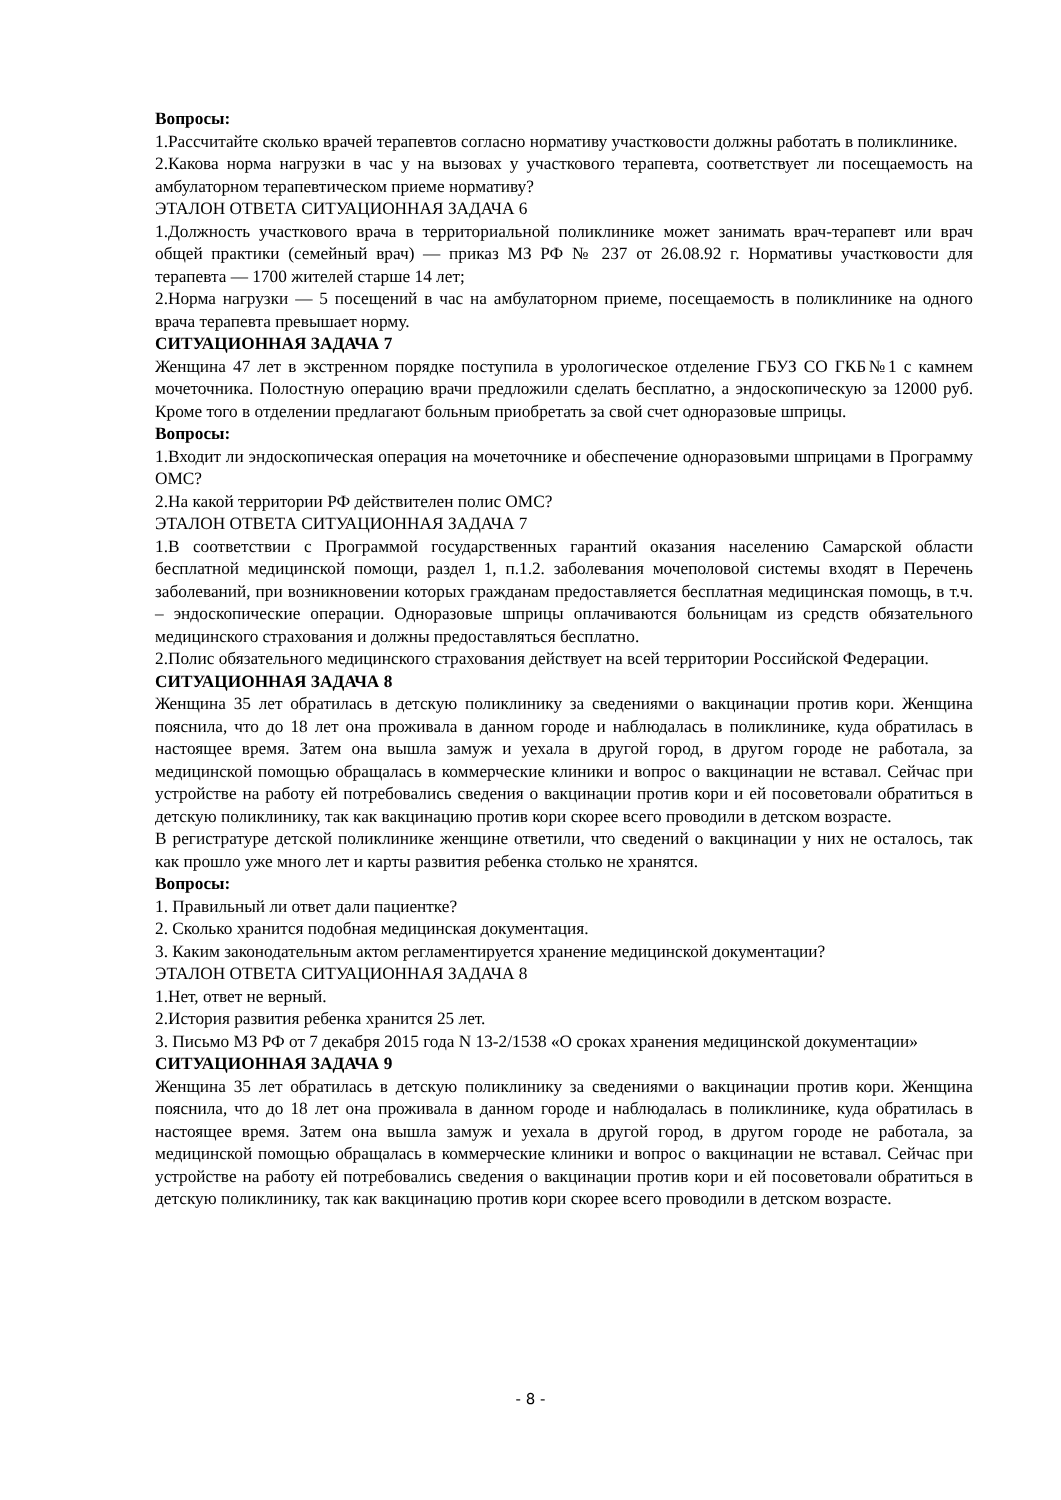Вопросы:
1.Рассчитайте сколько врачей терапевтов согласно нормативу участковости должны работать в поликлинике.
2.Какова норма нагрузки в час у на вызовах у участкового терапевта, соответствует ли посещаемость на амбулаторном терапевтическом приеме нормативу?
ЭТАЛОН ОТВЕТА СИТУАЦИОННАЯ ЗАДАЧА 6
1.Должность участкового врача в территориальной поликлинике может занимать врач-терапевт или врач общей практики (семейный врач) — приказ МЗ РФ № 237 от 26.08.92 г. Нормативы участковости для терапевта — 1700 жителей старше 14 лет;
2.Норма нагрузки — 5 посещений в час на амбулаторном приеме, посещаемость в поликлинике на одного врача терапевта превышает норму.
СИТУАЦИОННАЯ ЗАДАЧА 7
Женщина 47 лет в экстренном порядке поступила в урологическое отделение ГБУЗ СО ГКБ№1 с камнем мочеточника. Полостную операцию врачи предложили сделать бесплатно, а эндоскопическую за 12000 руб. Кроме того в отделении предлагают больным приобретать за свой счет одноразовые шприцы.
Вопросы:
1.Входит ли эндоскопическая операция на мочеточнике и обеспечение одноразовыми шприцами в Программу ОМС?
2.На какой территории РФ действителен полис ОМС?
ЭТАЛОН ОТВЕТА СИТУАЦИОННАЯ ЗАДАЧА 7
1.В соответствии с Программой государственных гарантий оказания населению Самарской области бесплатной медицинской помощи, раздел 1, п.1.2. заболевания мочеполовой системы входят в Перечень заболеваний, при возникновении которых гражданам предоставляется бесплатная медицинская помощь, в т.ч. – эндоскопические операции. Одноразовые шприцы оплачиваются больницам из средств обязательного медицинского страхования и должны предоставляться бесплатно.
2.Полис обязательного медицинского страхования действует на всей территории Российской Федерации.
СИТУАЦИОННАЯ ЗАДАЧА 8
Женщина 35 лет обратилась в детскую поликлинику за сведениями о вакцинации против кори. Женщина пояснила, что до 18 лет она проживала в данном городе и наблюдалась в поликлинике, куда обратилась в настоящее время. Затем она вышла замуж и уехала в другой город, в другом городе не работала, за медицинской помощью обращалась в коммерческие клиники и вопрос о вакцинации не вставал. Сейчас при устройстве на работу ей потребовались сведения о вакцинации против кори и ей посоветовали обратиться в детскую поликлинику, так как вакцинацию против кори скорее всего проводили в детском возрасте.
В регистратуре детской поликлинике женщине ответили, что сведений о вакцинации у них не осталось, так как прошло уже много лет и карты развития ребенка столько не хранятся.
Вопросы:
1. Правильный ли ответ дали пациентке?
2. Сколько хранится подобная медицинская документация.
3. Каким законодательным актом регламентируется хранение медицинской документации?
ЭТАЛОН ОТВЕТА СИТУАЦИОННАЯ ЗАДАЧА 8
1.Нет, ответ не верный.
2.История развития ребенка хранится 25 лет.
3. Письмо МЗ РФ от 7 декабря 2015 года N 13-2/1538 «О сроках хранения медицинской документации»
СИТУАЦИОННАЯ ЗАДАЧА 9
Женщина 35 лет обратилась в детскую поликлинику за сведениями о вакцинации против кори. Женщина пояснила, что до 18 лет она проживала в данном городе и наблюдалась в поликлинике, куда обратилась в настоящее время. Затем она вышла замуж и уехала в другой город, в другом городе не работала, за медицинской помощью обращалась в коммерческие клиники и вопрос о вакцинации не вставал. Сейчас при устройстве на работу ей потребовались сведения о вакцинации против кори и ей посоветовали обратиться в детскую поликлинику, так как вакцинацию против кори скорее всего проводили в детском возрасте.
- 8 -